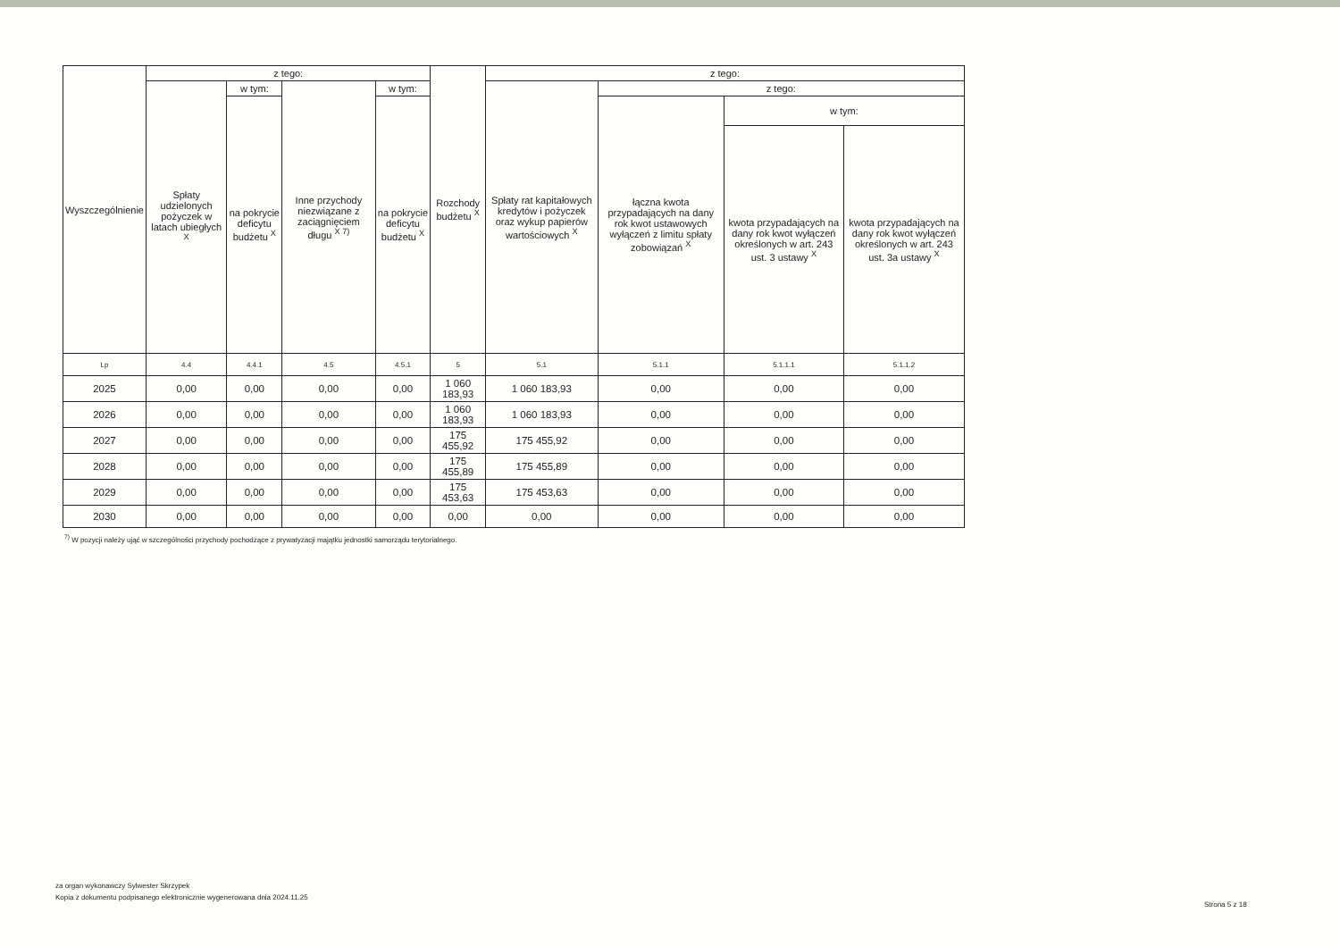| Wyszczególnienie | z tego: | | | | Rozchody budżetu <sup>X</sup> | z tego: | | | |
| --- | --- | --- | --- | --- | --- | --- | --- | --- | --- |
| | Spłaty udzielonych pożyczek w latach ubiegłych <sup>X</sup> | w tym: | Inne przychody niezwiązane z zaciągnięciem długu <sup>X 7)</sup> | w tym: | | Spłaty rat kapitałowych kredytów i pożyczek oraz wykup papierów wartościowych <sup>X</sup> | z tego: | | |
| | | na pokrycie deficytu budżetu <sup>X</sup> | | na pokrycie deficytu budżetu <sup>X</sup> | | | łączna kwota przypadających na dany rok kwot ustawowych wyłączeń z limitu spłaty zobowiązań <sup>X</sup> | w tym: | |
| | | | | | | | | kwota przypadających na dany rok kwot wyłączeń określonych w art. 243 ust. 3 ustawy <sup>X</sup> | kwota przypadających na dany rok kwot wyłączeń określonych w art. 243 ust. 3a ustawy <sup>X</sup> |
| Lp | 4.4 | 4.4.1 | 4.5 | 4.5.1 | 5 | 5.1 | 5.1.1 | 5.1.1.1 | 5.1.1.2 |
| 2025 | 0,00 | 0,00 | 0,00 | 0,00 | 1 060 183,93 | 1 060 183,93 | 0,00 | 0,00 | 0,00 |
| 2026 | 0,00 | 0,00 | 0,00 | 0,00 | 1 060 183,93 | 1 060 183,93 | 0,00 | 0,00 | 0,00 |
| 2027 | 0,00 | 0,00 | 0,00 | 0,00 | 175 455,92 | 175 455,92 | 0,00 | 0,00 | 0,00 |
| 2028 | 0,00 | 0,00 | 0,00 | 0,00 | 175 455,89 | 175 455,89 | 0,00 | 0,00 | 0,00 |
| 2029 | 0,00 | 0,00 | 0,00 | 0,00 | 175 453,63 | 175 453,63 | 0,00 | 0,00 | 0,00 |
| 2030 | 0,00 | 0,00 | 0,00 | 0,00 | 0,00 | 0,00 | 0,00 | 0,00 | 0,00 |
<sup>7)</sup> W pozycji należy ująć w szczególności przychody pochodzące z prywatyzacji majątku jednostki samorządu terytorialnego.
za organ wykonawczy Sylwester Skrzypek
Kopia z dokumentu podpisanego elektronicznie wygenerowana dnia 2024.11.25
Strona 5 z 18